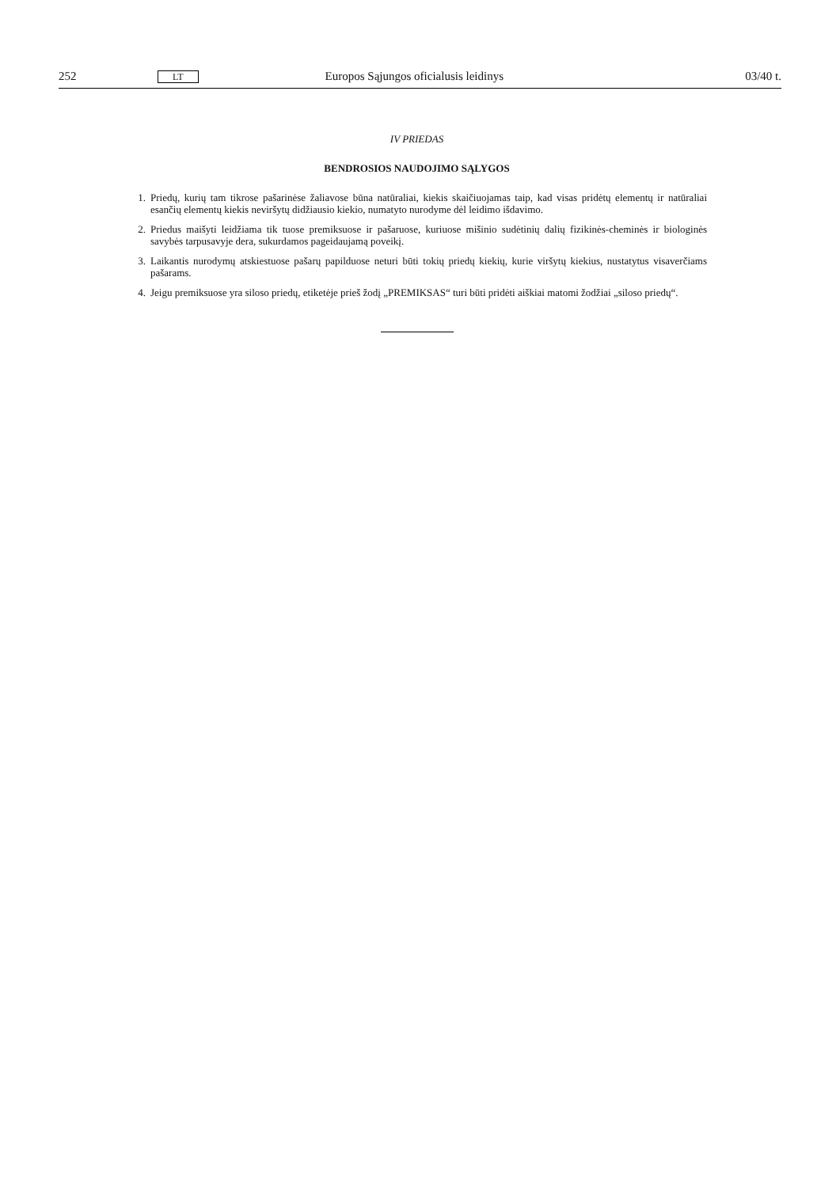252 LT Europos Sąjungos oficialusis leidinys 03/40 t.
IV PRIEDAS
BENDROSIOS NAUDOJIMO SĄLYGOS
1. Priedų, kurių tam tikrose pašarinėse žaliavose būna natūraliai, kiekis skaičiuojamas taip, kad visas pridėtų elementų ir natūraliai esančių elementų kiekis neviršytų didžiausio kiekio, numatyto nurodyme dėl leidimo išdavimo.
2. Priedus maišyti leidžiama tik tuose premiksuose ir pašaruose, kuriuose mišinio sudėtinių dalių fizikinės-cheminės ir biologinės savybės tarpusavyje dera, sukurdamos pageidaujamą poveikį.
3. Laikantis nurodymų atskiestuose pašarų papilduose neturi būti tokių priedų kiekių, kurie viršytų kiekius, nustatytus visaverčiams pašarams.
4. Jeigu premiksuose yra siloso priedų, etiketėje prieš žodį „PREMIKSAS“ turi būti pridėti aiškiai matomi žodžiai „siloso priedų“.